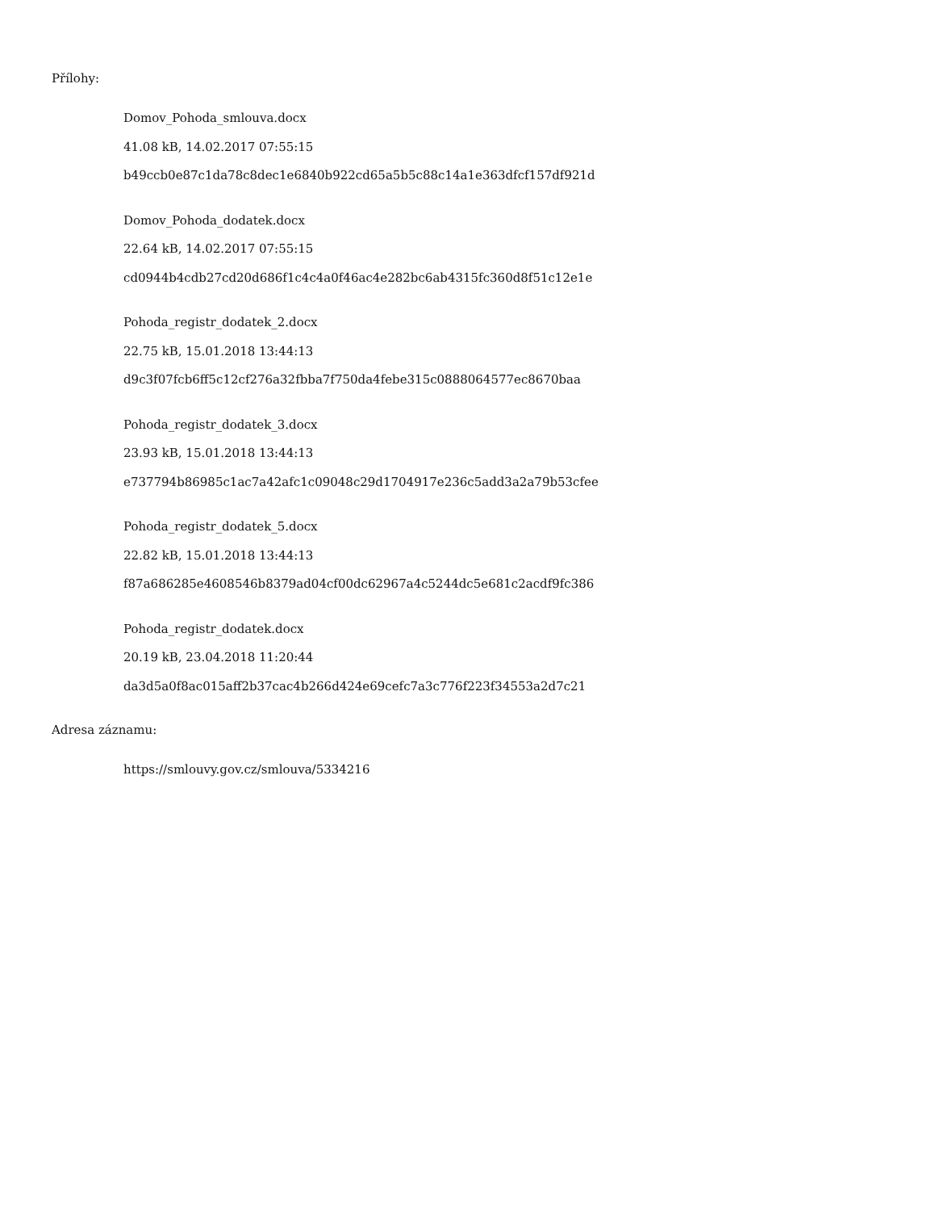Přílohy:
Domov_Pohoda_smlouva.docx
41.08 kB, 14.02.2017 07:55:15
b49ccb0e87c1da78c8dec1e6840b922cd65a5b5c88c14a1e363dfcf157df921d
Domov_Pohoda_dodatek.docx
22.64 kB, 14.02.2017 07:55:15
cd0944b4cdb27cd20d686f1c4c4a0f46ac4e282bc6ab4315fc360d8f51c12e1e
Pohoda_registr_dodatek_2.docx
22.75 kB, 15.01.2018 13:44:13
d9c3f07fcb6ff5c12cf276a32fbba7f750da4febe315c0888064577ec8670baa
Pohoda_registr_dodatek_3.docx
23.93 kB, 15.01.2018 13:44:13
e737794b86985c1ac7a42afc1c09048c29d1704917e236c5add3a2a79b53cfee
Pohoda_registr_dodatek_5.docx
22.82 kB, 15.01.2018 13:44:13
f87a686285e4608546b8379ad04cf00dc62967a4c5244dc5e681c2acdf9fc386
Pohoda_registr_dodatek.docx
20.19 kB, 23.04.2018 11:20:44
da3d5a0f8ac015aff2b37cac4b266d424e69cefc7a3c776f223f34553a2d7c21
Adresa záznamu:
https://smlouvy.gov.cz/smlouva/5334216